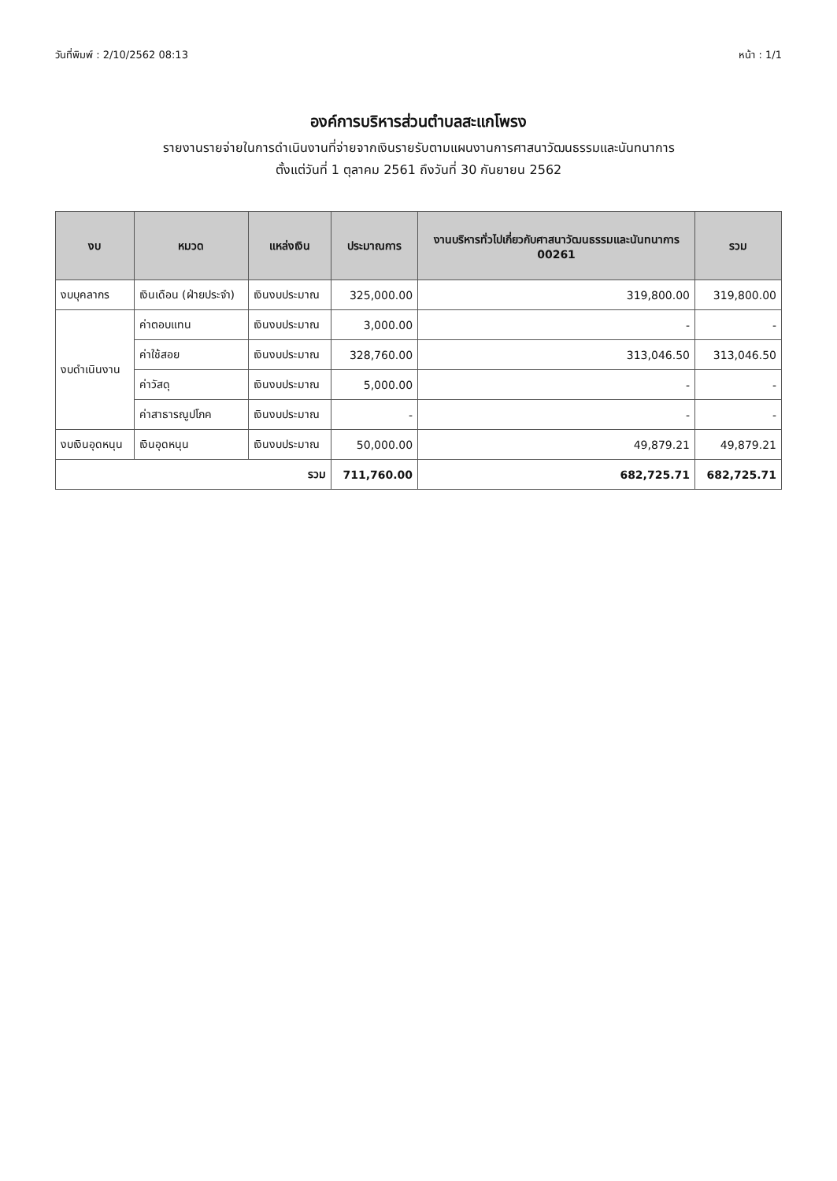วันที่พิมพ์ : 2/10/2562 08:13 หน้า : 1/1
องค์การบริหารส่วนตำบลสะแกโพรง
รายงานรายจ่ายในการดำเนินงานที่จ่ายจากเงินรายรับตามแผนงานการศาสนาวัฒนธรรมและนันทนาการ
ตั้งแต่วันที่ 1 ตุลาคม 2561 ถึงวันที่ 30 กันยายน 2562
| งบ | หมวด | แหล่งเงิน | ประมาณการ | งานบริหารทั่วไปเกี่ยวกับศาสนาวัฒนธรรมและนันทนาการ 00261 | รวม |
| --- | --- | --- | --- | --- | --- |
| งบบุคลากร | เงินเดือน (ฝ่ายประจำ) | เงินงบประมาณ | 325,000.00 | 319,800.00 | 319,800.00 |
| งบดำเนินงาน | ค่าตอบแทน | เงินงบประมาณ | 3,000.00 | - | - |
| | ค่าใช้สอย | เงินงบประมาณ | 328,760.00 | 313,046.50 | 313,046.50 |
| | ค่าวัสดุ | เงินงบประมาณ | 5,000.00 | - | - |
| | ค่าสาธารณูปโภค | เงินงบประมาณ | - | - | - |
| งบเงินอุดหนุน | เงินอุดหนุน | เงินงบประมาณ | 50,000.00 | 49,879.21 | 49,879.21 |
| รวม | | | 711,760.00 | 682,725.71 | 682,725.71 |